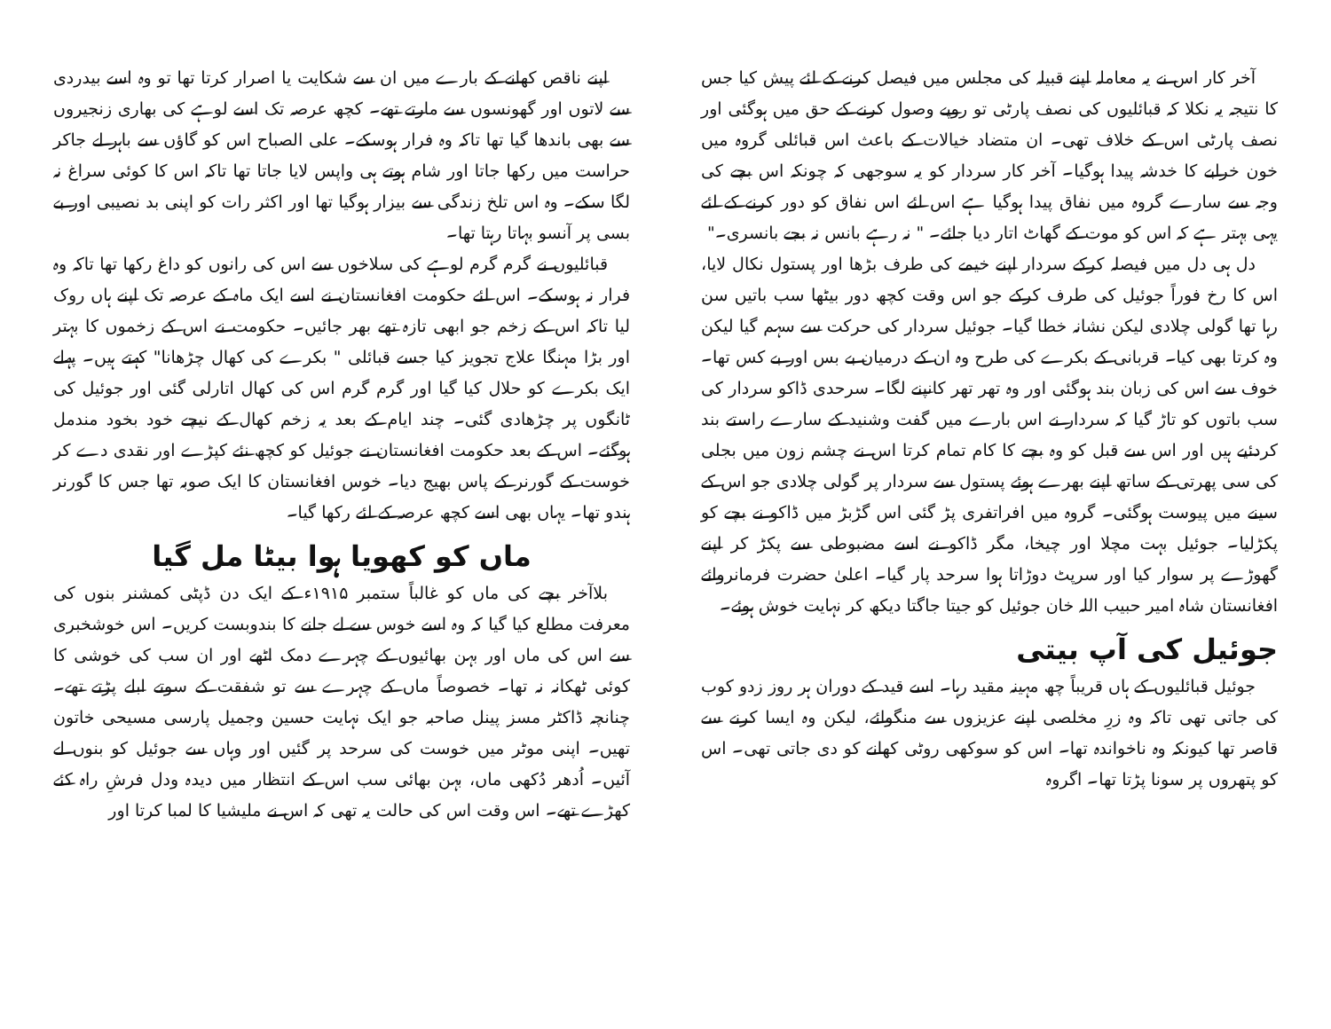آخر کار اس نے یہ معاملہ اپنے قبیلہ کی مجلس میں فیصل کرنے کے لئے پیش کیا جس کا نتیجہ یہ نکلا کہ قبائلیوں کی نصف پارٹی تو روپے وصول کرنے کے حق میں ہوگئی اور نصف پارٹی اس کے خلاف تھی۔ ان متضاد خیالات کے باعث اس قبائلی گروہ میں خون خرابے کا خدشہ پیدا ہوگیا۔ آخر کار سردار کو یہ سوجھی کہ چونکہ اس بچے کی وجہ سے سارے گروہ میں نفاق پیدا ہوگیا ہے اس لئے اس نفاق کو دور کرنے کے لئے یہی بہتر ہے کہ اس کو موت کے گھاٹ اتار دیا جائے۔ " نہ رہے بانس نہ بجے بانسری۔"
دل ہی دل میں فیصلہ کرکے سردار اپنے خیمے کی طرف بڑھا اور پستول نکال لایا، اس کا رخ فوراً جوئیل کی طرف کرکے جو اس وقت کچھ دور بیٹھا سب باتیں سن رہا تھا گولی چلادی لیکن نشانہ خطا گیا۔ جوئیل سردار کی حرکت سے سہم گیا لیکن وہ کرتا بھی کیا۔ قربانی کے بکرے کی طرح وہ ان کے درمیان بے بس اور بے کس تھا۔ خوف سے اس کی زبان بند ہوگئی اور وہ تھر تھر کانپنے لگا۔ سرحدی ڈاکو سردار کی سب باتوں کو تاڑ گیا کہ سردار نے اس بارے میں گفت وشنید کے سارے راستے بند کردئیے ہیں اور اس سے قبل کو وہ بچے کا کام تمام کرتا اس نے چشم زون میں بجلی کی سی پھرتی کے ساتھ اپنے بھرے ہوئے پستول سے سردار پر گولی چلادی جو اس کے سینے میں پیوست ہوگئی۔ گروہ میں افراتفری پڑ گئی اس گڑبڑ میں ڈاکو نے بچے کو پکڑلیا۔ جوئیل بہت مچلا اور چیخا، مگر ڈاکو نے اسے مضبوطی سے پکڑ کر اپنے گھوڑے پر سوار کیا اور سرپٹ دوڑاتا ہوا سرحد پار گیا۔ اعلیٰ حضرت فرمانروائے افغانستان شاہ امیر حبیب اللہ خان جوئیل کو جیتا جاگتا دیکھ کر نہایت خوش ہوئے۔
جوئیل کی آپ بیتی
جوئیل قبائلیوں کے ہاں قریباً چھ مہینہ مقید رہا۔ اسے قید کے دوران ہر روز زدو کوب کی جاتی تھی تاکہ وہ زرِ مخلصی اپنے عزیزوں سے منگوائے، لیکن وہ ایسا کرنے سے قاصر تھا کیونکہ وہ ناخواندہ تھا۔ اس کو سوکھی روٹی کھانے کو دی جاتی تھی۔ اس کو پتھروں پر سونا پڑتا تھا۔ اگروہ
اپنے ناقص کھانے کے بارے میں ان سے شکایت یا اصرار کرتا تھا تو وہ اسے بیدردی سے لاتوں اور گھونسوں سے مارتے تھے۔ کچھ عرصہ تک اسے لوہے کی بھاری زنجیروں سے بھی باندھا گیا تھا تاکہ وہ فرار ہوسکے۔ علی الصباح اس کو گاؤں سے باہر لے جاکر حراست میں رکھا جاتا اور شام ہوتے ہی واپس لایا جاتا تھا تاکہ اس کا کوئی سراغ نہ لگا سکے۔ وہ اس تلخ زندگی سے بیزار ہوگیا تھا اور اکثر رات کو اپنی بد نصیبی اور بے بسی پر آنسو بہاتا رہتا تھا۔
قبائلیوں نے گرم گرم لوہے کی سلاخوں سے اس کی رانوں کو داغ رکھا تھا تاکہ وہ فرار نہ ہوسکے۔ اس لئے حکومت افغانستان نے اسے ایک ماہ کے عرصہ تک اپنے ہاں روک لیا تاکہ اس کے زخم جو ابھی تازہ تھے بھر جائیں۔ حکومت نے اس کے زخموں کا بہتر اور بڑا مہنگا علاج تجویز کیا جسے قبائلی " بکرے کی کھال چڑھانا" کہتے ہیں۔ پہلے ایک بکرے کو حلال کیا گیا اور گرم گرم اس کی کھال اتارلی گئی اور جوئیل کی ٹانگوں پر چڑھادی گئی۔ چند ایام کے بعد یہ زخم کھال کے نیچے خود بخود مندمل ہوگئے۔ اس کے بعد حکومت افغانستان نے جوئیل کو کچھ نئے کپڑے اور نقدی دے کر خوست کے گورنر کے پاس بھیج دیا۔ خوس افغانستان کا ایک صوبہ تھا جس کا گورنر ہندو تھا۔ یہاں بھی اسے کچھ عرصہ کے لئے رکھا گیا۔
ماں کو کھویا ہوا بیٹا مل گیا
بلاآخر بچے کی ماں کو غالباً ستمبر ۱۹۱۵ء کے ایک دن ڈپٹی کمشنر بنوں کی معرفت مطلع کیا گیا کہ وہ اسے خوس سے لے جانے کا بندوبست کریں۔ اس خوشخبری سے اس کی ماں اور بہن بھائیوں کے چہرے دمک اٹھے اور ان سب کی خوشی کا کوئی ٹھکانہ نہ تھا۔ خصوصاً ماں کے چہرے سے تو شفقت کے سوتے ابلے پڑتے تھے۔ چنانچہ ڈاکٹر مسز پینل صاحبہ جو ایک نہایت حسین وجمیل پارسی مسیحی خاتون تھیں۔ اپنی موٹر میں خوست کی سرحد پر گئیں اور وہاں سے جوئیل کو بنوں لے آئیں۔ اُدھر دُکھی ماں، بہن بھائی سب اس کے انتظار میں دیدہ ودل فرشِ راہ کئے کھڑے تھے۔ اس وقت اس کی حالت یہ تھی کہ اس نے ملیشیا کا لمبا کرتا اور